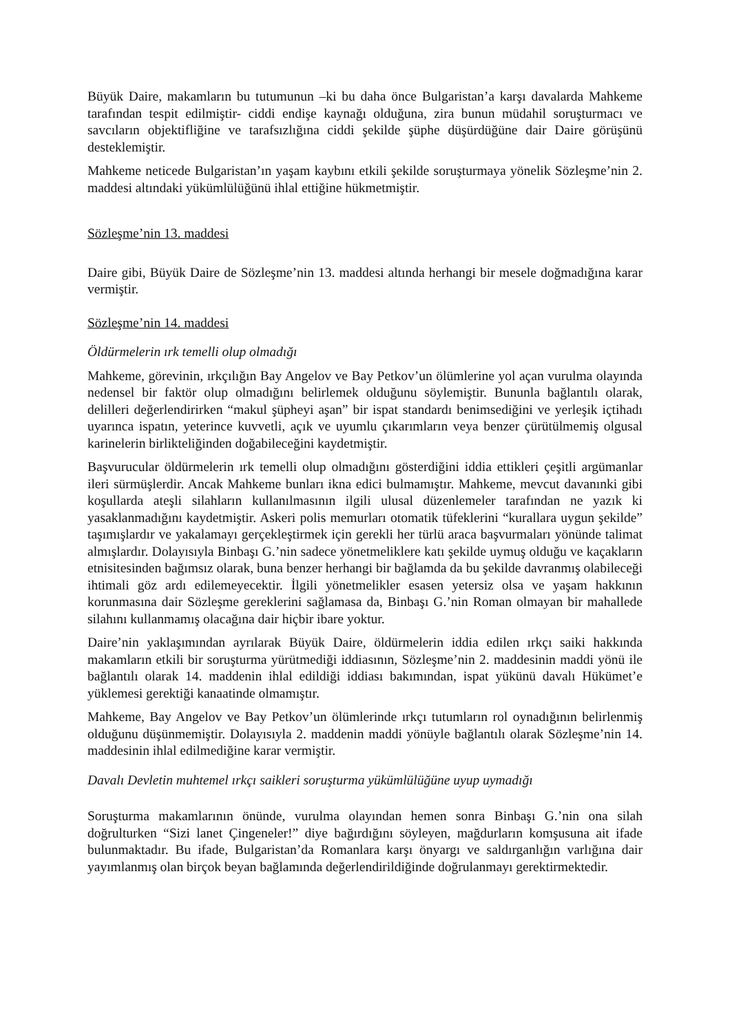Büyük Daire, makamların bu tutumunun –ki bu daha önce Bulgaristan’a karşı davalarda Mahkeme tarafından tespit edilmiştir- ciddi endişe kaynağı olduğuna, zira bunun müdahil soruşturmacı ve savcıların objektifliğine ve tarafsızlığına ciddi şekilde şüphe düşürdüğüne dair Daire görüşünü desteklemiştir.
Mahkeme neticede Bulgaristan’ın yaşam kaybını etkili şekilde soruşturmaya yönelik Sözleşme’nin 2. maddesi altındaki yükümlülüğünü ihlal ettiğine hükmetmiştir.
Sözleşme’nin 13. maddesi
Daire gibi, Büyük Daire de Sözleşme’nin 13. maddesi altında herhangi bir mesele doğmadığına karar vermiştir.
Sözleşme’nin 14. maddesi
Öldürmelerin ırk temelli olup olmadığı
Mahkeme, görevinin, ırkçılığın Bay Angelov ve Bay Petkov’un ölümlerine yol açan vurulma olayında nedensel bir faktör olup olmadığını belirlemek olduğunu söylemiştir. Bununla bağlantılı olarak, delilleri değerlendirirken “makul şüpheyi aşan” bir ispat standardı benimsediğini ve yerleşik içtihadı uyarınca ispatın, yeterince kuvvetli, açık ve uyumlu çıkarımların veya benzer çürütülmemiş olgusal karinelerin birlikteliğinden doğabileceğini kaydetmiştir.
Başvurucular öldürmelerin ırk temelli olup olmadığını gösterdiğini iddia ettikleri çeşitli argümanlar ileri sürmüşlerdir. Ancak Mahkeme bunları ikna edici bulmamıştır. Mahkeme, mevcut davanınki gibi koşullarda ateşli silahların kullanılmasının ilgili ulusal düzenlemeler tarafından ne yazık ki yasaklanmadığını kaydetmiştir. Askeri polis memurları otomatik tüfeklerini “kurallara uygun şekilde” taşımışlardır ve yakalamayı gerçekleştirmek için gerekli her türlü araca başvurmaları yönünde talimat almışlardır. Dolayısıyla Binbaşı G.’nin sadece yönetmeliklere katı şekilde uymuş olduğu ve kaçakların etnisitesinden bağımsız olarak, buna benzer herhangi bir bağlamda da bu şekilde davranmış olabileceği ihtimali göz ardı edilemeyecektir. İlgili yönetmelikler esasen yetersiz olsa ve yaşam hakkının korunmasına dair Sözleşme gereklerini sağlamasa da, Binbaşı G.’nin Roman olmayan bir mahallede silahını kullanmamış olacağına dair hiçbir ibare yoktur.
Daire’nin yaklaşımından ayrılarak Büyük Daire, öldürmelerin iddia edilen ırkçı saiki hakkında makamların etkili bir soruşturma yürütmediği iddiasının, Sözleşme’nin 2. maddesinin maddi yönü ile bağlantılı olarak 14. maddenin ihlal edildiği iddiası bakımından, ispat yükünü davalı Hükümet’e yüklemesi gerektiği kanaatinde olmamıştır.
Mahkeme, Bay Angelov ve Bay Petkov’un ölümlerinde ırkçı tutumların rol oynadığının belirlenmiş olduğunu düşünmemiştir. Dolayısıyla 2. maddenin maddi yönüyle bağlantılı olarak Sözleşme’nin 14. maddesinin ihlal edilmediğine karar vermiştir.
Davalı Devletin muhtemel ırkçı saikleri soruşturma yükümlülüğüne uyup uymadığı
Soruşturma makamlarının önünde, vurulma olayından hemen sonra Binbaşı G.’nin ona silah doğrulturken “Sizi lanet Çingeneler!” diye bağırdığını söyleyen, mağdurların komşusuna ait ifade bulunmaktadır. Bu ifade, Bulgaristan’da Romanlara karşı önyargı ve saldırganlığın varlığına dair yayımlanmış olan birçok beyan bağlamında değerlendirildiğinde doğrulanmayı gerektirmektedir.